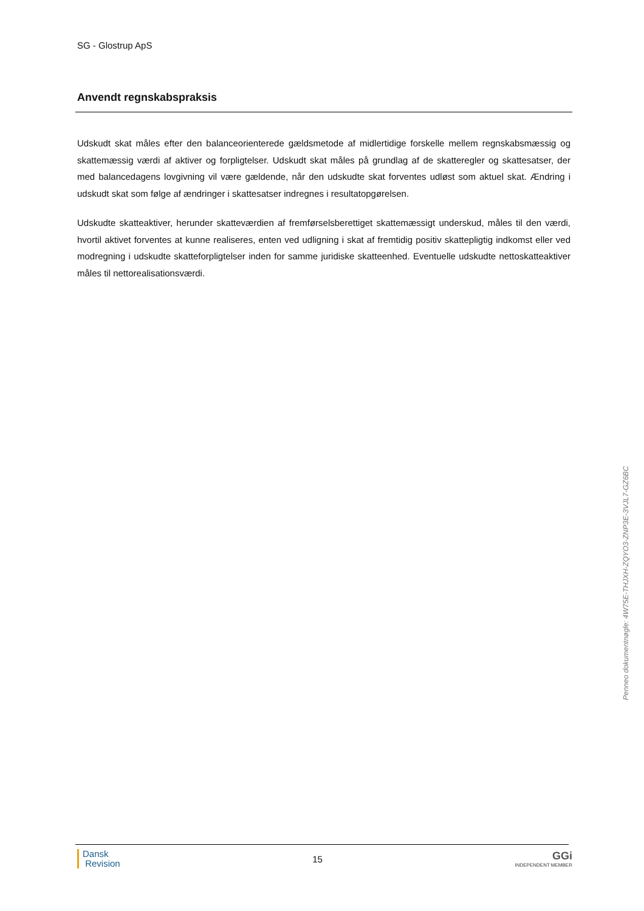SG - Glostrup ApS
Anvendt regnskabspraksis
Udskudt skat måles efter den balanceorienterede gældsmetode af midlertidige forskelle mellem regnskabsmæssig og skattemæssig værdi af aktiver og forpligtelser. Udskudt skat måles på grundlag af de skatteregler og skattesatser, der med balancedagens lovgivning vil være gældende, når den udskudte skat forventes udløst som aktuel skat. Ændring i udskudt skat som følge af ændringer i skattesatser indregnes i resultatopgørelsen.
Udskudte skatteaktiver, herunder skatteværdien af fremførselsberettiget skattemæssigt underskud, måles til den værdi, hvortil aktivet forventes at kunne realiseres, enten ved udligning i skat af fremtidig positiv skattepligtig indkomst eller ved modregning i udskudte skatteforpligtelser inden for samme juridiske skatteenhed. Eventuelle udskudte nettoskatteaktiver måles til nettorealisationsværdi.
Penneo dokumentnøgle: 4W75E-THJXH-ZQYO3-ZNP3E-3VJL7-GZ6BC
Dansk
Revision
15
GGi
INDEPENDENT MEMBER